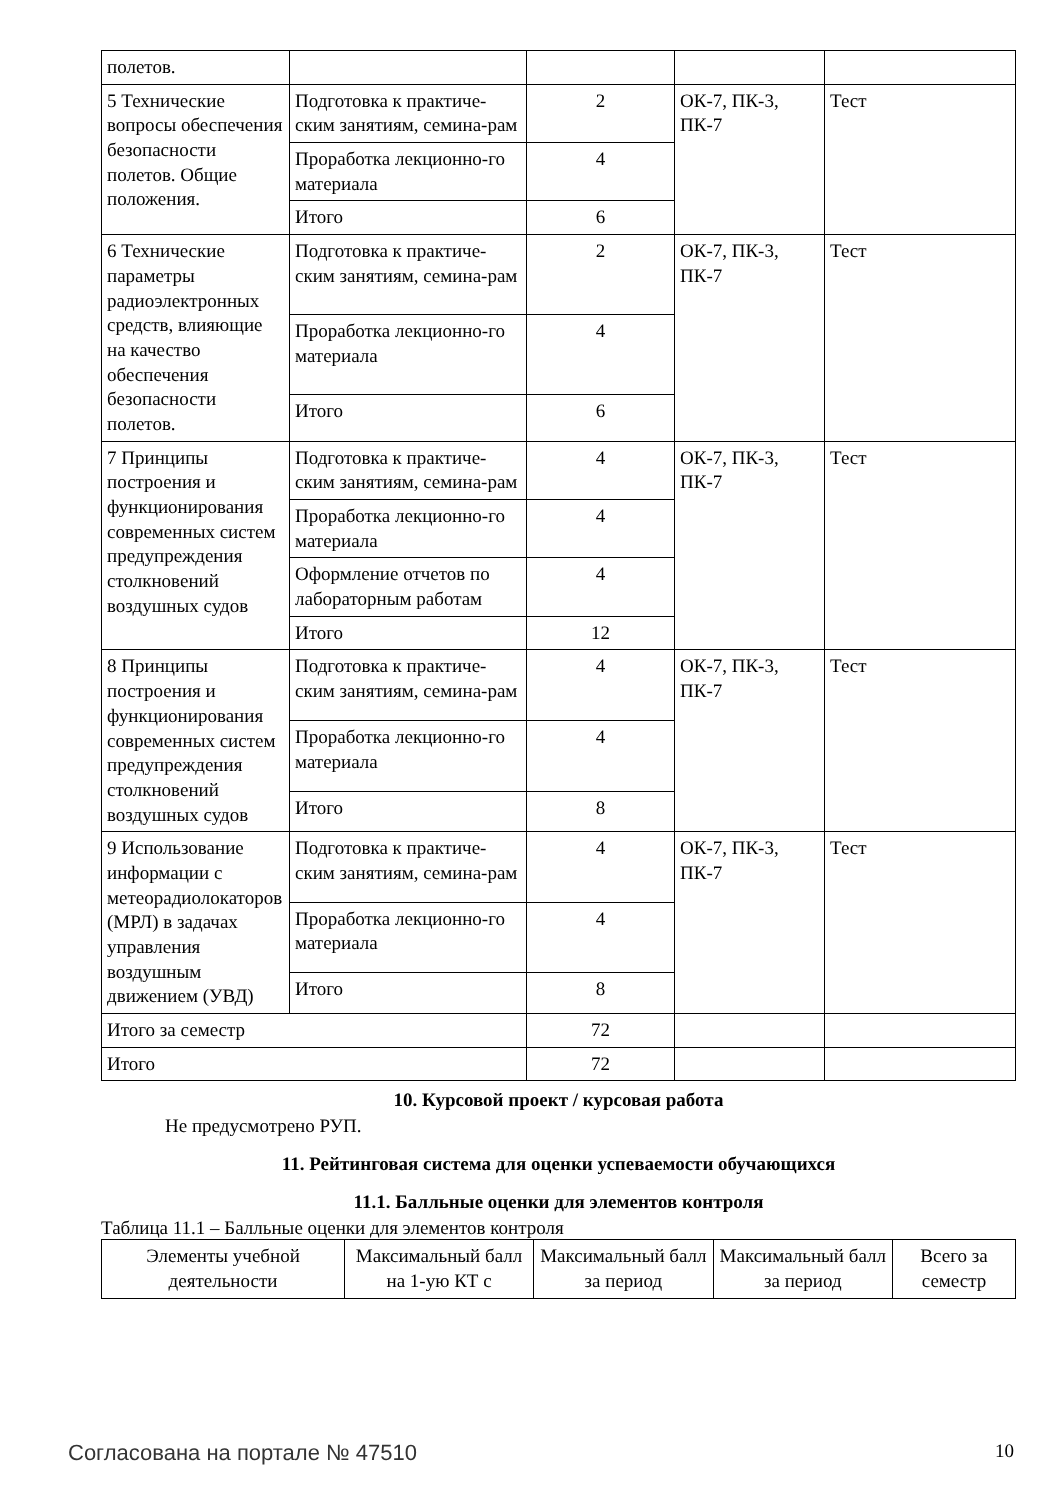| полетов. | | | | |
| 5 Технические вопросы обеспечения безопасности полетов. Общие положения. | Подготовка к практиче-ским занятиям, семина-рам | 2 | ОК-7, ПК-3, ПК-7 | Тест |
| | Проработка лекционно-го материала | 4 | | |
| | Итого | 6 | | |
| 6 Технические параметры радиоэлектронных средств, влияющие на качество обеспечения безопасности полетов. | Подготовка к практиче-ским занятиям, семина-рам | 2 | ОК-7, ПК-3, ПК-7 | Тест |
| | Проработка лекционно-го материала | 4 | | |
| | Итого | 6 | | |
| 7 Принципы построения и функционирования современных систем предупреждения столкновений воздушных судов | Подготовка к практиче-ским занятиям, семина-рам | 4 | ОК-7, ПК-3, ПК-7 | Тест |
| | Проработка лекционно-го материала | 4 | | |
| | Оформление отчетов по лабораторным работам | 4 | | |
| | Итого | 12 | | |
| 8 Принципы построения и функционирования современных систем предупреждения столкновений воздушных судов | Подготовка к практиче-ским занятиям, семина-рам | 4 | ОК-7, ПК-3, ПК-7 | Тест |
| | Проработка лекционно-го материала | 4 | | |
| | Итого | 8 | | |
| 9 Использование информации с метеорадиолокаторов (МРЛ) в задачах управления воздушным движением (УВД) | Подготовка к практиче-ским занятиям, семина-рам | 4 | ОК-7, ПК-3, ПК-7 | Тест |
| | Проработка лекционно-го материала | 4 | | |
| | Итого | 8 | | |
| Итого за семестр | | 72 | | |
| Итого | | 72 | | |
10. Курсовой проект / курсовая работа
Не предусмотрено РУП.
11. Рейтинговая система для оценки успеваемости обучающихся
11.1. Балльные оценки для элементов контроля
Таблица 11.1 – Балльные оценки для элементов контроля
| Элементы учебной деятельности | Максимальный балл на 1-ую КТ с | Максимальный балл за период | Максимальный балл за период | Всего за семестр |
Согласована на портале № 47510 10